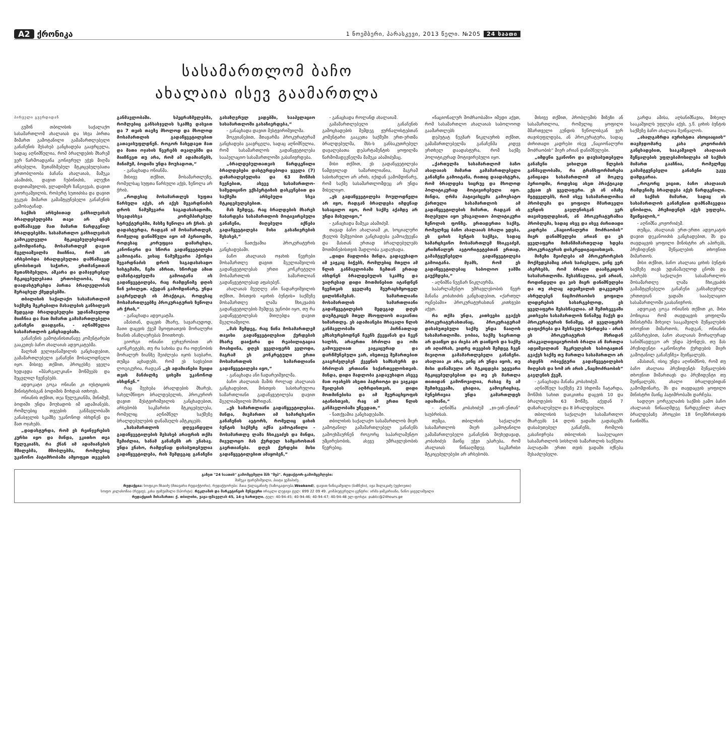A2 ქრონიკა
1 ნოემბერი, პარასკევი, 2013 წელი. №205 24 საათი
სასამართლომ ბაჩო
ახალაია ისევ გაამართლა
პირველი გვერდიდან
გუშინ თბილისის საქალაქო სასამართლომ ახალაიას და სხვა პირთა მიმართ გამოტანილი გამამართლებელი განაჩენის შესახებ განცხადება გაავრცელა, სადაც აღნიშნულია, რომ ბრალდების მხარემ ვერ წარმოადგინა გონივრულ ეჭვს მიღმა არსებული, შეთანხმებულ მტკიცებულებათა ერთობლიობა ბაჩანა ახალაიას, მამუკა აბაშიძის, დავით ჩუბინიძის, ალექსი დავითაშვილის, ვლადიმერ ზანგიევას, დავით გიორგაშვილის, რობერტ სუთიძისა და დავით ვეკუას მიმართ გამამტყუნებელი განაჩენის გამოსატანად.
საქმის არსებითად განხილვისას ბრალდებულებმა თავი არ ცნეს დამნაშავედ მათ მიმართ წარდგენილ ბრალდებებში. სასამართლო განხილვისას გამოკვლეული მტკიცებულებებიდან გამომდინარე, მოსამართლემ დავით მგელიაშვილმა მიიჩნია, რომ არ არსებობდა ბრალდებულთა დამნაშავედ ცნობისთვის საჭირო, ერთმანეთთან შეთანხმებული, აშკარა და დამაჯერებელ მტკიცებულებათა ერთობლიობა, რაც დაადასტურებდა პირთა ბრალეულობას შერაცხულ ქმედებებში.
თბილისის საქალაქო სასამართლომ საქმეზე შეკრებილი მასალების განხილვის შედეგად ბრალდებულები უდანაშაულოდ მიიჩნია და მათ მიმართ გამამართლებელი განაჩენი დაადგინა, - აღნიშნულია სასამართლოს განცხადებაში.
განაჩენის გამოტანისთანავე კომენტარები გააკეთეს ბაჩო ახალაიას ადვოკატებმა.
მალხაზ ველიჯანაშვილის განცხადებით, გამამართლებელი განაჩენი მოსალოდნელი იყო. მისივე თქმით, პროცესზე ყველა ხედავდა «შპარგალკიან» მოწმეებს და შეცვლილ ჩვენებებს.
ადვოკატი გოგა ონიანი კი იუსტიციის მინისტრისგან ბოდიშის მოხდას ითხოვს.
ონიანის თქმით, თეა წულუკიანმა, მინიმუმ, ბოდიში უნდა მოუხადოს იმ ადამიანებს, რომლებიც თვეების განმავლობაში განასჯელის სკამზე უკანონოდ ისხდნენ და მათ ოჯახებს.
„დადასტურდა, რომ ეს რეინჯერების კურსი იყო და მინდა, ვკითხო თეა წულუკიანს, რა ქნან იმ ადამიანების მშილებმა, მშობლებმა, რომლებიც უკანონო პატიმრობაში ამყოფეთ თვეების განმავლობაში. სპეცრაზმელებმა, რომლებიც განსასჯელის სკამზე დასვით და 7 თვის თავზე მხოლოდ და მხოლოდ მოსამართლის გადაწყვეტილებით გათავისუფლდნენ. როგორ ჩახედავთ მათ და მათი ოჯახის წევრებს თვალებში და მიიჩნევთ თუ არა, რომ ამ ადამიანებს, მინიმუმ, ბოდიში უნდა მოუხადოთ,“
- განაცხადა ონიანმა.
მისივე თქმით, მოსამართლეზე, რომელსაც სუფთა წარსული აქვს, ზეწოლა არ ჭრის.
„როდესაც მოსამართლეს სუფთა წარსული აქვს, არ აქვს შევარდნაძის დროს ნამუშევარი საგადასახადოში, სხვადასხვა კორუმპირებულ სტრუქტურებში, მასზე ზეწოლა არ ჭრის. ეს დადასტურდა, რადგან იმ მოსამართლემ, რომელიც დანიშნული იყო იმ პერიოდში, როდესაც კორუფცია დამარცხდა, კანონიერი და სწორი გადაწყვეტილება გამოიტანა. ვისაც ნამუშევარი ჰქონდა შევარდნაძის დროს საგადასახადო სისტემაში, ჩემი აზრით, სწორედ ამით დაშანტაჟებულმა გამოიტანა ის გადაწყვეტილება, რაც რამდენიმე დღის წინ ვიხილეთ. აქედან გამომდინარე, უნდა გაგრძელდეს ის პრაქტიკა, როდესაც მოსამართლეებზე პროკურატურის ზეწოლა არ ჭრის,“
- განაცხადა ადვოკატმა.
ამასთან, დაცვის მხარე, სავარაუდოდ, მათი დაცვის ქვეშ მყოფთათვის მორალური ზიანის ანაზღაურებას მოითხოვს.
გიორგი ონიანი ჯერჯერობით არ აკონკრეტებს, თუ რა სახისა და რა ოდენობის მორალურ ზიანზე შეიძლება იყოს საუბარი, თუმცა აცხადებს, რომ ეს სავსებით ლოგიკურია, რადგან „ეს ადამიანები შვიდი თვის მანძილზე ციხეში უკანონოდ ისხდნენ.“
რაც შეეხება ბრალდების მხარეს, სახელმწიფო ბრალდებელის, პროკურორ დავით მესტვირიშვილის განცხადებით, არსებობს საკმარისი მტკიცებულება, რომელიც აღნიშნულ საქმეზე ბრალდებულების დანაშაულს ამტკიცებს.
„სასამართლოს დღევანდელი გადაწყვეტილების შესახებ არაფრის თქმა შემიძლია, სანამ განაჩენს არ ვნახავ. უნდა ვნახო, რამდენად დასაბუთებულია გადაწყვეტილება, რის შემდეგაც განაჩენი გასაზღვრულ ვადებში, სააპელაციო სასამართლოში გასაჩივრდება,“
- განაცხადა დავით მესტვირიშვილმა.
მოგვიანებით, მთავარმა პროკურატურამ განცხადება გაავრცელა, სადაც აღნიშნულია, რომ სასამართლოს გადაწყვეტილება სააპელაციო სასამართლოში გასაჩივრდება.
„ბრალდებულთათვის წარდგენილი ბრალდებები დასტურდებოდა ყველა (7) დაზარალებულისა და 63 მოწმის ჩვენებით, ასევე სასამართლო-სამედიცინო ექსპერტიზის დასკვნებით და საქმეში არსებული სხვა მტკიცებულებებით.
მას შემდეგ, რაც ბრალდების მხარეს ჩაბარდება სასამართლოს მოტივირებული განაჩენი, მიღებული იქნება გადაწყვეტილება მისი გასაჩივრების შესახებ,“
- ნათქვამია პროკურატურის განცხადებაში.
ბაჩო ახალაიას ოჯახის წევრები მოსამართლე დავით მგელიაშვილის გადაწყვეტილებას ერთი კონკრეტული მოსამართლის სამართლიან გადაწყვეტილებად აფასებენ.
ახალაიას მეუღლე ანი ნადარეიშვილის თქმით, მისთვის «ციხის ბუნტის» საქმეზე მოსამართლე ლაშა ჩხიკვაძის გადაწყვეტილების შემდეგ უცნობი იყო, თუ რა გადაწყვეტილებას მიიღებდა დავით მგელიაშვილი.
„მას შემდეგ, რაც წინა მოსამართლემ თავისი გადაწყვეტილებით ქურდების მხარე დაიჭირა და რეაბილიტაცია მოახდინა, დღეს ყველაფერს ველოდი, მაგრამ ეს კონკრეტული ერთი მოსამართლის სამართლიანი გადაწყვეტილება იყო,“
- განაცხადა ანი ნადარეიშვილმა.
ბაჩო ახალაიას მამის როლად ახალაიას განცხადებით, მისთვის სასიხარულოა სამართლიანი გადაწყვეტილება დავით მგელიაშვილის მხრიდან.
„ეს სამართლიანი გადაწყვეტილებაა. მინდა, მივმართო იმ სამარცხვინო განაჩენის ავტორს, რომელიც ციხის ბუნტის საქმეზე იქნა გამოტანილი - მოსამართლე ლაშა ჩხიკვაძეს და მინდა, მივულოცო მას ქურდულ სამყაროსთან გაერთიანება. დღეს ქურდები მისი გადაწყვეტილებით ამაყობენ,“
- განაცხადა როლანდ ახალაიამ.
გამამართლებელი განაჩენის გამოცხადების შემდეგ ჟურნალისტებთან კომენტარი გააკეთა საქმეში ერთ-ერთმა ბრალდებულმა, შსს-ს განსაკუთრებულ დავალებათა დეპარტამენტის ყოფილმა წარმომადგენელმა მამუკა აბაშიძემაც.
მისი თქმით, ეს გადაწყვეტილება ნამდვილად სამართლიანია, მაგრამ სასიხარულო არ არის, იქიდან გამომდინარე, რომ საქმე სასამართლომდეც არ უნდა მისულიყო.
„ეს გადაწყვეტილება მოულოდნელი არ იყო, რადგან ბრალდება იმდენად სასაცილო იყო, რომ საქმე აქამდე არ უნდა მისულიყო,“
- განაცხადა მამუკა აბაშიძემ.
თავად ბაჩო ახალაიამ კი, სოციალური ქსელის მეშვეობით განცხადება გამოაქვეყნა და მასთან ერთად ბრალდებულებს მოთმინებისთვის მადლობა გადაუხადა.
„დიდი მადლობა მინდა, გადავუხადო იმ ვაჟკაც ბიჭებს, რომლებიც მთელი ამ წლის განმავლობაში ჩემთან ერთად ისხდნენ ბრალდებულის სკამზე და უაღრესად დიდი მოთმინებით იტანდნენ ჩვენთვის ყველაზე შეურაცხმყოფელ ცილისწამებას. სამართლიანი მოსამართლის სამართლიანი გადაწყვეტილების შედეგად დღეს დაუმტკიცეს მთელ მსოფლიოს თავიანთი სიმართლე. ეს ადამიანები მრავალი წლის განმავლობაში პირნათლად ემსახურებოდნენ ჩვენს ქვეყანას და ჩვენ ხალხს, არაერთი ბრძოლა და ომი გამოუვლიათ ვაჟკაცურად და დარწმუნებული ვარ, ისეთივე შემართებით გააგრძელებენ ქვეყნის სამსახურს და ბრძოლას ერთიანი საქართველოსთვის. მინდა, დიდი მადლობა გადავუხადო ასევე მათ ოჯახებს ასეთი პატრიოტი და ვაჟკაცი შვილების აღზრდისთვის, დიდი მოთმინებისა და იმ შეურაცხყოფის ატანისთვის, რაც ამ ერთი წლის განმავლობაში უწევდათ,“
- ნათქვამია განცხადებაში.
თბილისის საქალაქო სასამართლოს მიერ გამოტანილ გამამართლებელ განაჩენს გამოეხმაურნენ როგორც საპარლამენტო უმცირესობის, ასევე უმრავლესობის წევრებიც.
«ნაციონალურ მოძრაობაში» იმედი აქვთ, რომ სასამართლო ახალაიას საბოლოოდ გაამართლებს
დეპუტატ ნუგზარ წიკლაურის თქმით, გამამართლებელმა განაჩენმა კიდევ ერთხელ დაადასტურა, რომ საქმე პოლიტიკურად მოტივირებული იყო.
„ქართულმა სასამართლომ ბაჩო ახალაიას მიმართ გამამართლებელი განაჩენი გამოიტანა, რითიც დაადასტურა, რომ ბრალდება სიცრუე და მხოლოდ პოლიტიკურად მოტივირებული იყო. მინდა, ღრმა პატივისცემა გამოვხატო ქართული სასამართლოს ამ გადაწყვეტილების მიმართ, რადგან ის მიღებული იყო უმაგალითო პოლიტიკური ზეწოლის ფონზე. ერთადერთი საქმე, რომელზეც ბაჩო ახალაიას ბრალი ედება, ეს ციხის ბუნტის საქმეა, სადაც სამარცხვინო მოსამართლემ ჩხიკვაძემ, კრიმინალურ ავტორიტეტებთან ერთად, გამამტყუნებელი გადაწყვეტილება გამოიტანა. მჯამს, რომ ეს გადაწყვეტილებაც საბოლოო ჯამში გაუქმდება,“
- აღნიშნა ნუგზარ წიკლაურმა.
საპარლამენტო უმრავლესობის წევრ მანანა კობახიძის განცხადებით, «ქართულ ოცნებაში» პროკურატურასთან კითხვები აქვთ.
რა თქმა უნდა, კითხვები გვაქვს პროკურატურასთანაც, პროკურატურამ დასაბუთებული საქმე უნდა წაიღოს სასამართლოში. ჯობია, საქმე საერთოდ არ დაიწყო და ძიება არ დაიწყოს და საქმე არ აღიძრას, ვიდრე თვეების შემდეგ ჩვენ მივიღოთ გამამართლებელი განაჩენი. ახალაია კი არა, ვინც არ უნდა იყოს, თუ მისი დანაშაული არ მტკიცდება უტყუარი მტკიცებულებებით და თუ ეს მართლა თითიდან გამოწოვილია, რასაც მე ამ შემთხვევაში, ცხადია, გამოვრიცხავ, ბუნებრივია უნდა გამართლდეს ადამიანი,“
- აღნიშნა კობახიძემ „ჯი-ეიჩ-ენთან“ საუბრისას.
თუმცა, თბილისის საქალაქო სასამართლოს მიერ გამოტანილი გამამართლებელი განაჩენის მიუხედავად, კობახიძეს მაინც ეჭვი ეპარება, რომ ახალაიას წინააღმდეგ საკმარისი მტკიცებულებები არ არსებობს.
მისივე თქმით, პრობლემის მიზეზი ან სასამართლოა, რომელიც ყოფილი მმართველი გუნდის ზეწოლისგან ვერ თავისუფლდება, ან პროკურატურა, სადაც ძირითადი კადრები ისევ „ნაციონალური მოძრაობის“ მიერ არიან დანიშნულები.
„იმდენი უკანონო და დაუსაბუთებელი განაჩენი ვიხილეთ წლების განმავლობაში, რა ტრანსფორმირება განიცადა სასამართლომ ამ მოკლე პერიოდში, როდესაც ასეთ პრაქტიკად ექცათ ეს ყველაფერი. ეს ან იმაზე მეტყველებს, რომ ისევ სასამართლოშია პრობლემა და ყოფილი მმართველი გუნდის გავლენისგან ვერ თავისუფლდებიან, ან პროკურატურაშია პრობლემა, სადაც ისევ და ისევ ძირითადი კადრები „ნაციონალური მოძრაობის“ მიერ დანიშნულები არიან და ეს ყველაფერი მიზანმიმართულად ხდება პროკურატურის დისკრედიტაციისთვის.
მიზეზი შეიძლება იმ პროკურორების მოქმედებაშიც არის საძიებელი, ვინც ვერ ახერხებს, რომ ბრალი დაამტკიცოს სასამართლოში. შესასწავლია, ვინ არიან, როდინდელი და ვის მიერ დანიშნულები და თუ ახლაც ადეიშვილის დაკვეთებს ასრულებენ ნაცმოძრაობის ყოფილი ლიდერების სასარგებლოდ, ეს ყველაფერი შესასწავლია. ამ შემთხვევაში კითხვები სასამართლოს წინაშეც მაქვს და პროკურატურის წინაშეც, ამ ყველაფერს დაფიქრება და შესწავლა სჭირდება - არის ეს პროკურატურის მხრიდან არაკვალიფიციურობის ბრალი ან მართლა ადეიშვილთან შეკრულების საბოტაჟთან გვაქვს საქმე თუ მართლა სასამართლო არ ახდენს ობიექტური გადაწყვეტილების მიღებას და ხომ არ არის „ნაცმოძრაობის“ გავლენის ქვეშ,
- განაცხადა მანანა კობახიძემ.
აღნიშნულ საქმეზე 23 სხდომა ჩატარდა, მოწმის სახით დაიკითხა დაცვის 10 და ბრალდების 63 მოწმე, აქედან 7 დაზარალებული და 8 ბრალდებული.
თბილისის საქალაქო სასამართლო მხარეებს 14 დღის ვადაში გადასცემს დასაბუთებულ განაჩენს, რომლის გასაჩივრება თბილისის სააპელაციო სასამართლოს სისხლის სამართლის საქმეთა პალატაში ერთი თვის ვადაში იქნება შესაძლებელი.
გარდა ამისა, აღსანიშნავია, მიხეილ სააკაშვილს უფლება აქვს, ე.წ. ციხის ბუნტის საქმეზე ბაჩო ახალაია შეიწყალოს.
„ახალგაზრდა იურისტთა ასოციაციის“ თავმჯდომარე კახა კოჟორიძის განცხადებით, სააკაშვილს ახალაიას შეწყალების უფლებამოსილება იმ საქმის მიმართ გააჩნია, რომელზეც გამამტყუნებელი განაჩენი უკვე დამდგარია.
„როგორც ვიცით, ბაჩო ახალაიას რამდენიმე ბრალდება აქვს წარდგენილი. იმ საქმის მიმართ, სადაც ის სასამართლოს განაჩენით დამნაშავედაა ცნობილი, პრეზიდენტს აქვს უფლება, შეიწყალოს,“
- აღნიშნა კოჟორიძემ.
თუმცა, ახალაიას ერთ-ერთი ადვოკატის დავით დეკანოიძის განცხადებით, შს და თავდაცვის ყოფილი მინისტრი არ აპირებს, პრეზიდენტს შეწყალების თხოვნით მიმართოს.
მისი თქმით, ბაჩო ახალაია ციხის ბუნტის საქმეზე თავს უდანაშაულოდ ცნობს და აპირებს საქალაქო სასამართლოს მოსამართლე ლაშა ჩხიკვაძის გამამტყუნებელი განაჩენი განსაზღვრულ ერთთვიან ვადაში სააპელაციო სასამართლოში გაასაჩივროს.
ადვოკატ გოგა ონიანის თქმით კი, მისი პოზიციაა რომ თავდაცვის ყოფილმა მინისტრმა მიხეილ სააკაშვილს შეწყალების თხოვნით მიმართოს, რადგან, ონიანის განმარტებით, ბაჩო ახალაიას მორალურად სანიშნავდეგო არ უნდა ჰქონდეს, თუ მას პრეზიდენტი «კანონიერი ქურდების მიერ გამოტანილ განაჩენზე» შეიწყალებს.
ამასთან, ისიც უნდა აღინიშნოს, რომ თუ ბაჩო ახალაია პრეზიდენტს შეწყალების თხოვნით მიმართავს და პრეზიდენტი თუ შეიწყალებს, ახალი ბრალდებიდან გამომდინარე, შს და თავდაცვის ყოფილი მინისტრი მაინც პატიმრობაში დარჩება.
სადღეო გორგელაძის საქმის გამო ბაჩო ახალაიას წინააღმდეგ წარდგენილ ახალ ბრალდებაზე პროცესი 18 ნოემბრისთვის ჩაინიშნა.
გაზეთ "24 საათის" გამომცემელი შპს "მეპ". რედაქტორ-გამომცემლები:
მამუკა ფარეშიშვილი, პაატა ვეშაპიძე.
რედაქცია: სოფიკო ჩხაიძე (მთავარი რედაქტორი), რედაქტორები: მაია ქალაგანიძე (საზოგადოება,Weekend), დავით ნინიკაშვილი (ბიზნესი), ივა შილაკაძე (უცხოეთი)
სოფო კილასონია (რევიუ), კახა ფაჩუაშილი (სპორტი). რეკლამის და მარკეტინგის მენეჯერი ირაკლი ლეჟავა ტელ: 899 22 09 49. კომპიუტერული ცენტრი: ირმა ჯიშკარიანი, ნინო ყაველაშვილი
რედაქციის მისამართი: ქ. თბილისი, ვაჟა-ფშაველას 45, 14-ე სართული. ტელ: 40-94-45; 40-94-46; 40-94-47; 40-94-48 ელ-ფოსტა: public@24hours.ge